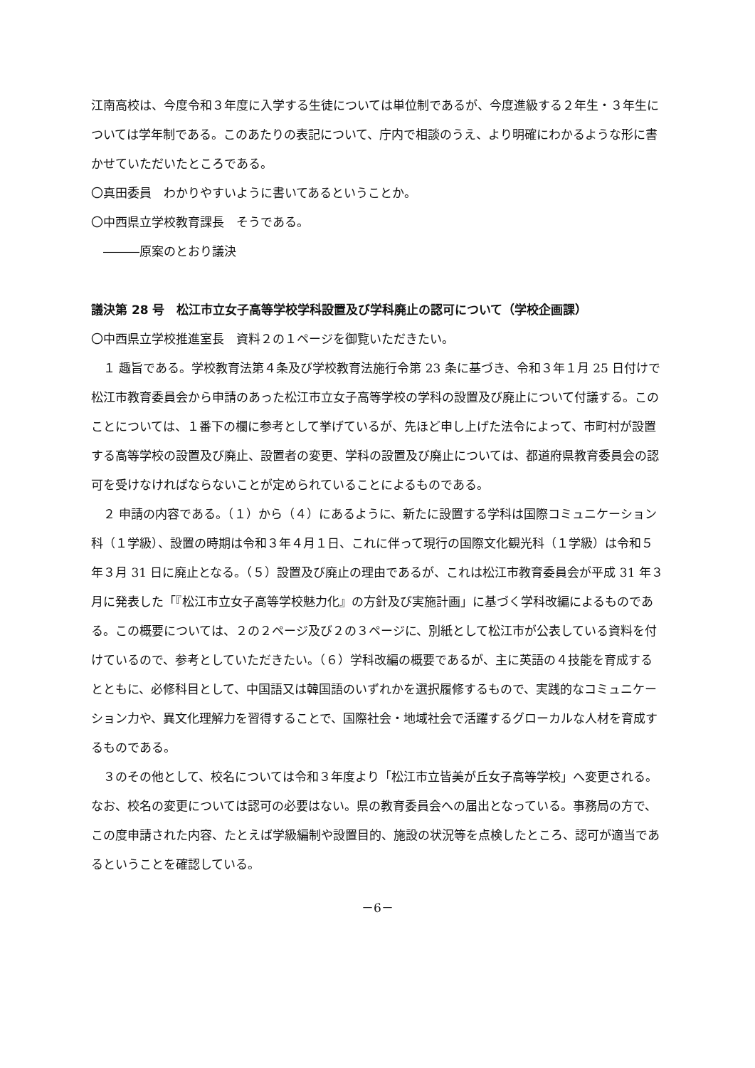江南高校は、今度令和３年度に入学する生徒については単位制であるが、今度進級する２年生・３年生については学年制である。このあたりの表記について、庁内で相談のうえ、より明確にわかるような形に書かせていただいたところである。
〇真田委員　わかりやすいように書いてあるということか。
〇中西県立学校教育課長　そうである。
　―――原案のとおり議決
議決第 28 号　松江市立女子高等学校学科設置及び学科廃止の認可について（学校企画課）
〇中西県立学校推進室長　資料２の１ページを御覧いただきたい。
　１ 趣旨である。学校教育法第４条及び学校教育法施行令第 23 条に基づき、令和３年１月 25 日付けで松江市教育委員会から申請のあった松江市立女子高等学校の学科の設置及び廃止について付議する。このことについては、１番下の欄に参考として挙げているが、先ほど申し上げた法令によって、市町村が設置する高等学校の設置及び廃止、設置者の変更、学科の設置及び廃止については、都道府県教育委員会の認可を受けなければならないことが定められていることによるものである。
　２ 申請の内容である。（１）から（４）にあるように、新たに設置する学科は国際コミュニケーション科（１学級）、設置の時期は令和３年４月１日、これに伴って現行の国際文化観光科（１学級）は令和５年３月 31 日に廃止となる。（５）設置及び廃止の理由であるが、これは松江市教育委員会が平成 31 年３月に発表した「『松江市立女子高等学校魅力化』の方針及び実施計画」に基づく学科改編によるものである。この概要については、２の２ページ及び２の３ページに、別紙として松江市が公表している資料を付けているので、参考としていただきたい。（６）学科改編の概要であるが、主に英語の４技能を育成するとともに、必修科目として、中国語又は韓国語のいずれかを選択履修するもので、実践的なコミュニケーション力や、異文化理解力を習得することで、国際社会・地域社会で活躍するグローカルな人材を育成するものである。
　３のその他として、校名については令和３年度より「松江市立皆美が丘女子高等学校」へ変更される。なお、校名の変更については認可の必要はない。県の教育委員会への届出となっている。事務局の方で、この度申請された内容、たとえば学級編制や設置目的、施設の状況等を点検したところ、認可が適当であるということを確認している。
－6－